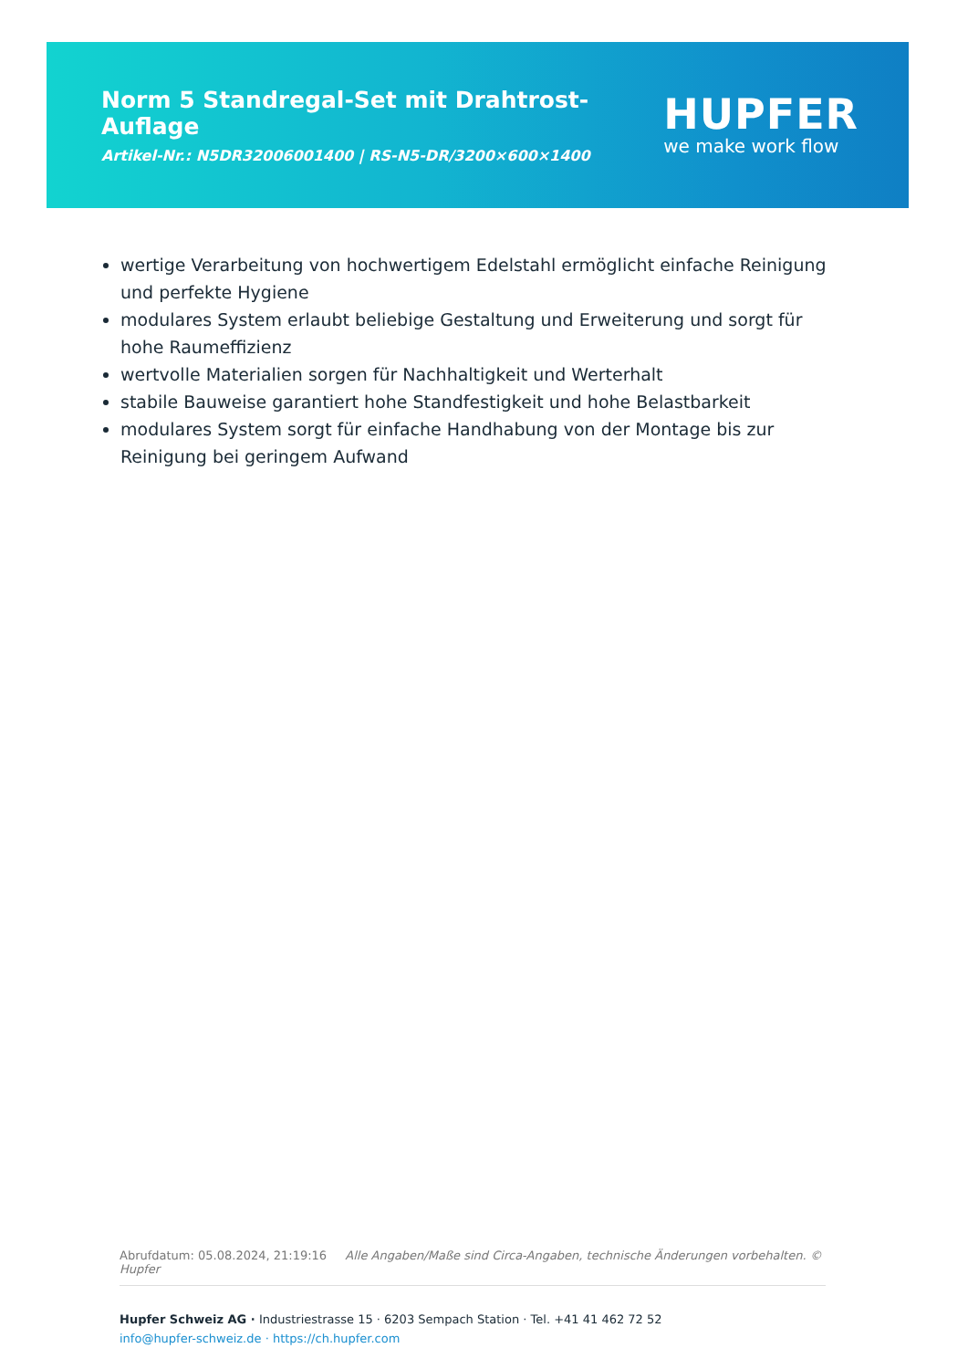Norm 5 Standregal-Set mit Drahtrost-Auflage
Artikel-Nr.: N5DR32006001400 | RS-N5-DR/3200×600×1400
HUPFER
we make work flow
wertige Verarbeitung von hochwertigem Edelstahl ermöglicht einfache Reinigung und perfekte Hygiene
modulares System erlaubt beliebige Gestaltung und Erweiterung und sorgt für hohe Raumeffizienz
wertvolle Materialien sorgen für Nachhaltigkeit und Werterhalt
stabile Bauweise garantiert hohe Standfestigkeit und hohe Belastbarkeit
modulares System sorgt für einfache Handhabung von der Montage bis zur Reinigung bei geringem Aufwand
Abrufdatum: 05.08.2024, 21:19:16 Alle Angaben/Maße sind Circa-Angaben, technische Änderungen vorbehalten. © Hupfer
Hupfer Schweiz AG · Industriestrasse 15 · 6203 Sempach Station · Tel. +41 41 462 72 52
info@hupfer-schweiz.de · https://ch.hupfer.com